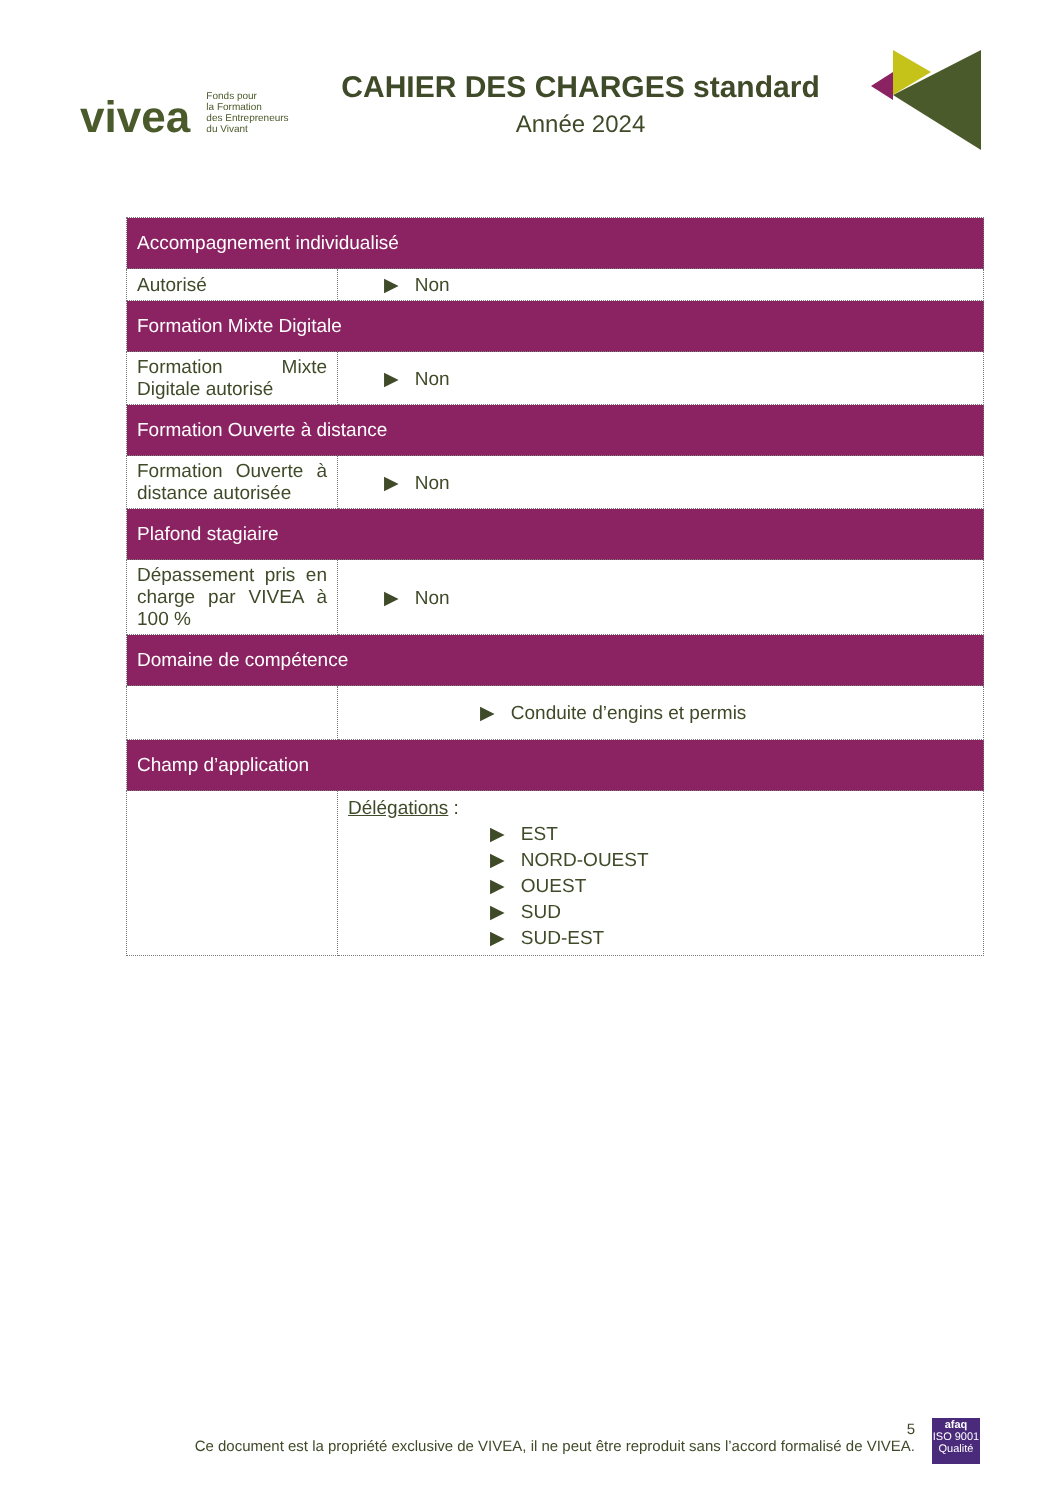vivea Fonds pour
la Formation
des Entrepreneurs
du Vivant
CAHIER DES CHARGES standard
Année 2024
| Accompagnement individualisé | |
| --- | --- |
| Autorisé | ▶ Non |
| Formation Mixte Digitale | |
| Formation Mixte Digitale autorisé | ▶ Non |
| Formation Ouverte à distance | |
| Formation Ouverte à distance autorisée | ▶ Non |
| Plafond stagiaire | |
| Dépassement pris en charge par VIVEA à 100 % | ▶ Non |
| Domaine de compétence | |
| | ▶ Conduite d’engins et permis |
| Champ d’application | |
| | Délégations : ▶ EST ▶ NORD-OUEST ▶ OUEST ▶ SUD ▶ SUD-EST |
5
Ce document est la propriété exclusive de VIVEA, il ne peut être reproduit sans l’accord formalisé de VIVEA.
afaq
ISO 9001
Qualité